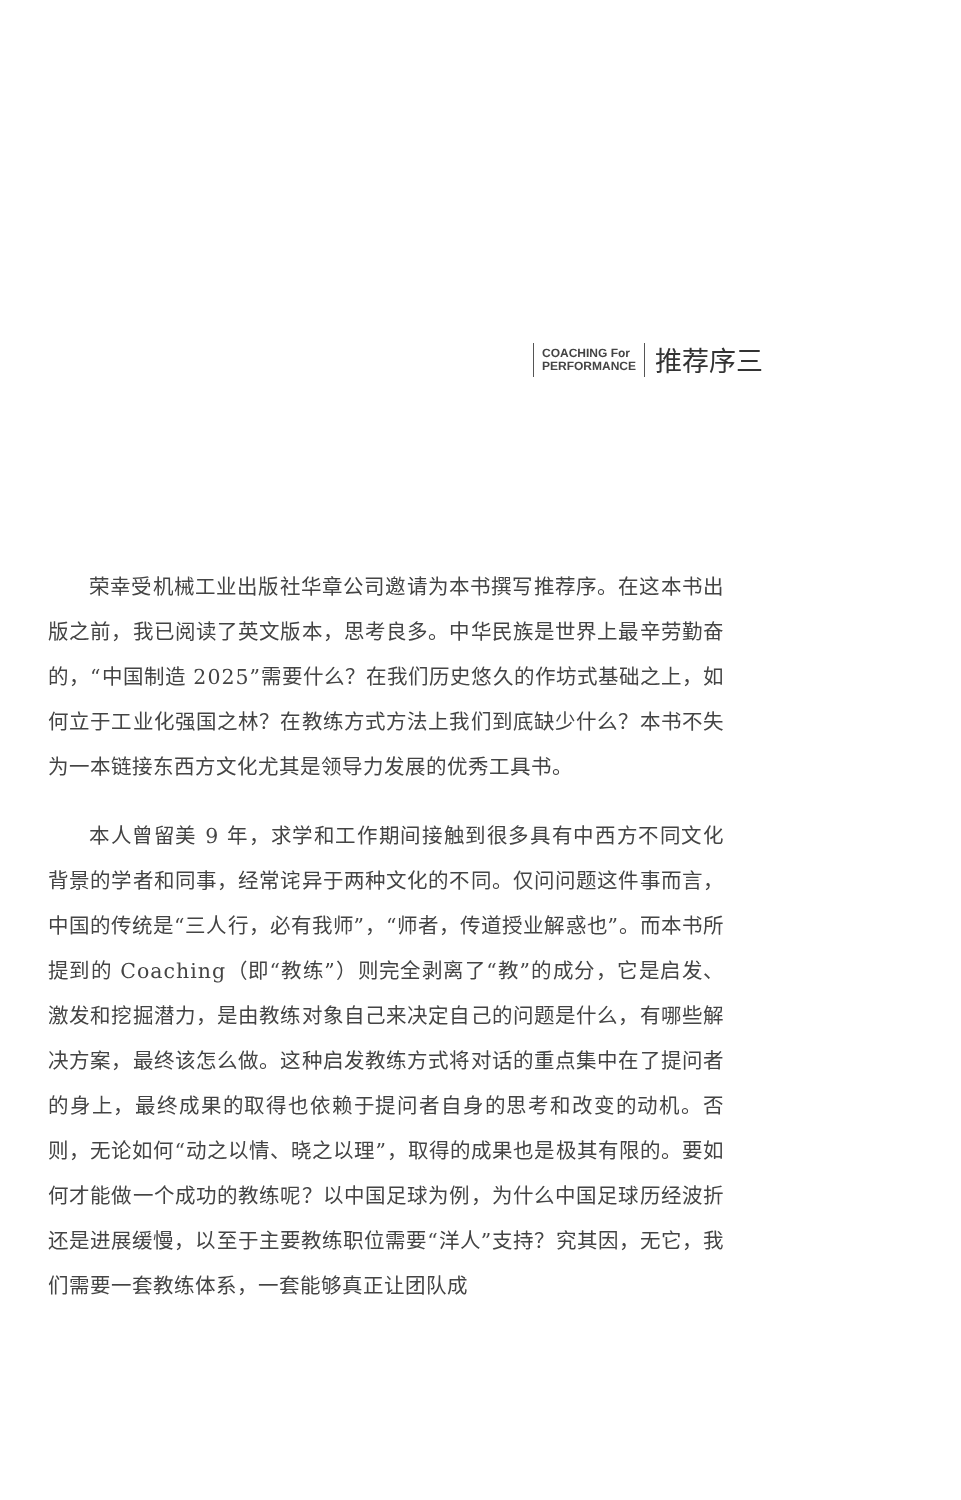COACHING For
PERFORMANCE
推荐序三
荣幸受机械工业出版社华章公司邀请为本书撰写推荐序。在这本书出版之前，我已阅读了英文版本，思考良多。中华民族是世界上最辛劳勤奋的，“中国制造 2025”需要什么？在我们历史悠久的作坊式基础之上，如何立于工业化强国之林？在教练方式方法上我们到底缺少什么？本书不失为一本链接东西方文化尤其是领导力发展的优秀工具书。
本人曾留美 9 年，求学和工作期间接触到很多具有中西方不同文化背景的学者和同事，经常诧异于两种文化的不同。仅问问题这件事而言，中国的传统是“三人行，必有我师”，“师者，传道授业解惑也”。而本书所提到的 Coaching（即“教练”）则完全剥离了“教”的成分，它是启发、激发和挖掘潜力，是由教练对象自己来决定自己的问题是什么，有哪些解决方案，最终该怎么做。这种启发教练方式将对话的重点集中在了提问者的身上，最终成果的取得也依赖于提问者自身的思考和改变的动机。否则，无论如何“动之以情、晓之以理”，取得的成果也是极其有限的。要如何才能做一个成功的教练呢？以中国足球为例，为什么中国足球历经波折还是进展缓慢，以至于主要教练职位需要“洋人”支持？究其因，无它，我们需要一套教练体系，一套能够真正让团队成